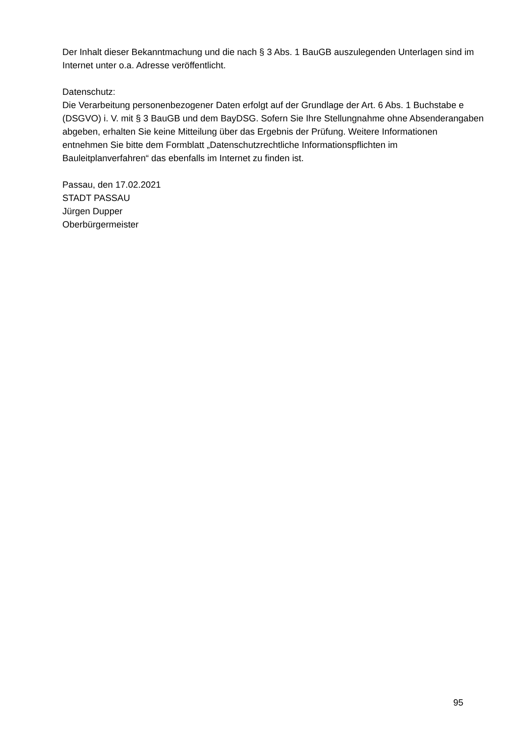Der Inhalt dieser Bekanntmachung und die nach § 3 Abs. 1 BauGB auszulegenden Unterlagen sind im Internet unter o.a. Adresse veröffentlicht.
Datenschutz:
Die Verarbeitung personenbezogener Daten erfolgt auf der Grundlage der Art. 6 Abs. 1 Buchstabe e (DSGVO) i. V. mit § 3 BauGB und dem BayDSG. Sofern Sie Ihre Stellungnahme ohne Absenderangaben abgeben, erhalten Sie keine Mitteilung über das Ergebnis der Prüfung. Weitere Informationen entnehmen Sie bitte dem Formblatt „Datenschutzrechtliche Informationspflichten im Bauleitplanverfahren“ das ebenfalls im Internet zu finden ist.
Passau, den 17.02.2021
STADT PASSAU
Jürgen Dupper
Oberbürgermeister
95